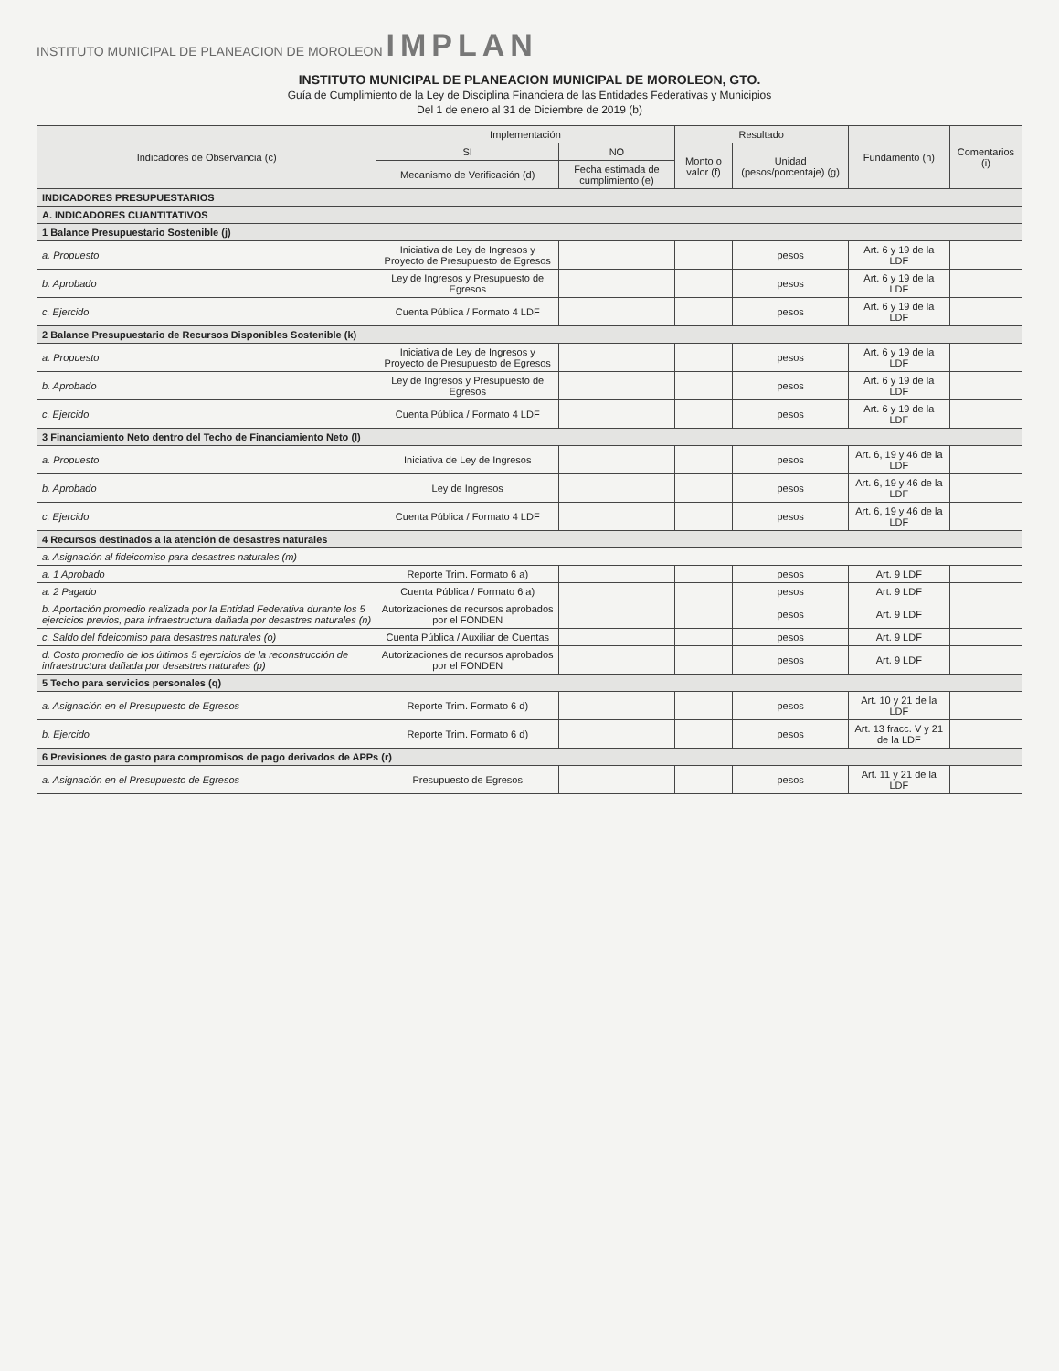INSTITUTO MUNICIPAL DE PLANEACION DE MOROLEON IMPLAN
INSTITUTO MUNICIPAL DE PLANEACION MUNICIPAL DE MOROLEON, GTO.
Guía de Cumplimiento de la Ley de Disciplina Financiera de las Entidades Federativas y Municipios
Del 1 de enero al 31 de Diciembre de 2019 (b)
| Indicadores de Observancia (c) | Implementación | | Resultado | | Fundamento (h) | Comentarios (i) |
| --- | --- | --- | --- | --- | --- | --- |
| | SI | NO | Monto o valor (f) | Unidad (pesos/porcentaje) (g) | | |
| | Mecanismo de Verificación (d) | Fecha estimada de cumplimiento (e) | | | | |
| INDICADORES PRESUPUESTARIOS | | | | | | |
| A. INDICADORES CUANTITATIVOS | | | | | | |
| 1 Balance Presupuestario Sostenible (j) | | | | | | |
| a. Propuesto | Iniciativa de Ley de Ingresos y Proyecto de Presupuesto de Egresos | | | pesos | Art. 6 y 19 de la LDF | |
| b. Aprobado | Ley de Ingresos y Presupuesto de Egresos | | | pesos | Art. 6 y 19 de la LDF | |
| c. Ejercido | Cuenta Pública / Formato 4 LDF | | | pesos | Art. 6 y 19 de la LDF | |
| 2 Balance Presupuestario de Recursos Disponibles Sostenible (k) | | | | | | |
| a. Propuesto | Iniciativa de Ley de Ingresos y Proyecto de Presupuesto de Egresos | | | pesos | Art. 6 y 19 de la LDF | |
| b. Aprobado | Ley de Ingresos y Presupuesto de Egresos | | | pesos | Art. 6 y 19 de la LDF | |
| c. Ejercido | Cuenta Pública / Formato 4 LDF | | | pesos | Art. 6 y 19 de la LDF | |
| 3 Financiamiento Neto dentro del Techo de Financiamiento Neto (l) | | | | | | |
| a. Propuesto | Iniciativa de Ley de Ingresos | | | pesos | Art. 6, 19 y 46 de la LDF | |
| b. Aprobado | Ley de Ingresos | | | pesos | Art. 6, 19 y 46 de la LDF | |
| c. Ejercido | Cuenta Pública / Formato 4 LDF | | | pesos | Art. 6, 19 y 46 de la LDF | |
| 4 Recursos destinados a la atención de desastres naturales | | | | | | |
| a. Asignación al fideicomiso para desastres naturales (m) | | | | | | |
| a. 1 Aprobado | Reporte Trim. Formato 6 a) | | | pesos | Art. 9 LDF | |
| a. 2 Pagado | Cuenta Pública / Formato 6 a) | | | pesos | Art. 9 LDF | |
| b. Aportación promedio realizada por la Entidad Federativa durante los 5 ejercicios previos, para infraestructura dañada por desastres naturales (n) | Autorizaciones de recursos aprobados por el FONDEN | | | pesos | Art. 9 LDF | |
| c. Saldo del fideicomiso para desastres naturales (o) | Cuenta Pública / Auxiliar de Cuentas | | | pesos | Art. 9 LDF | |
| d. Costo promedio de los últimos 5 ejercicios de la reconstrucción de infraestructura dañada por desastres naturales (p) | Autorizaciones de recursos aprobados por el FONDEN | | | pesos | Art. 9 LDF | |
| 5 Techo para servicios personales (q) | | | | | | |
| a. Asignación en el Presupuesto de Egresos | Reporte Trim. Formato 6 d) | | | pesos | Art. 10 y 21 de la LDF | |
| b. Ejercido | Reporte Trim. Formato 6 d) | | | pesos | Art. 13 fracc. V y 21 de la LDF | |
| 6 Previsiones de gasto para compromisos de pago derivados de APPs (r) | | | | | | |
| a. Asignación en el Presupuesto de Egresos | Presupuesto de Egresos | | | pesos | Art. 11 y 21 de la LDF | |